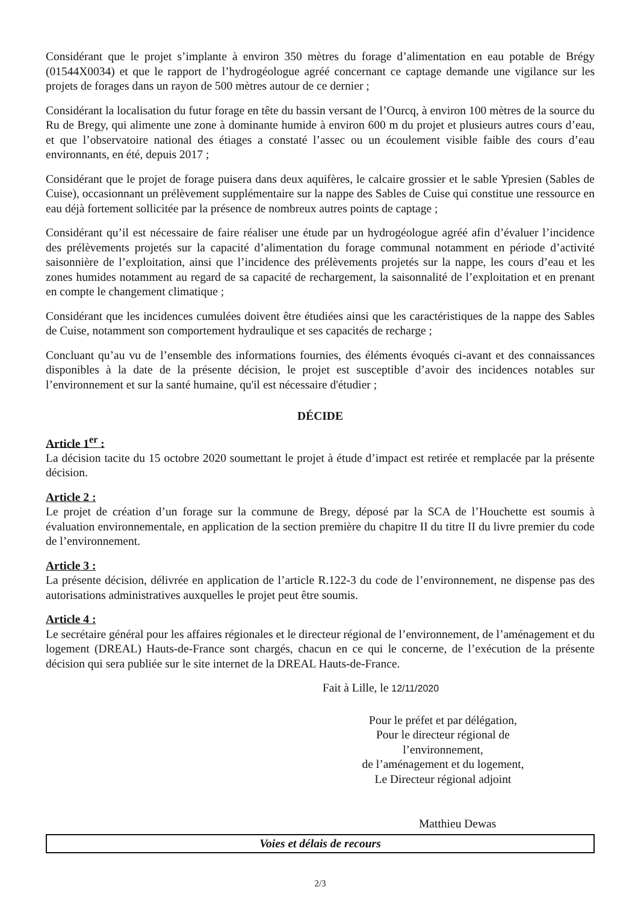Considérant que le projet s’implante à environ 350 mètres du forage d’alimentation en eau potable de Brégy (01544X0034) et que le rapport de l’hydrogéologue agréé concernant ce captage demande une vigilance sur les projets de forages dans un rayon de 500 mètres autour de ce dernier ;
Considérant la localisation du futur forage en tête du bassin versant de l’Ourcq, à environ 100 mètres de la source du Ru de Bregy, qui alimente une zone à dominante humide à environ 600 m du projet et plusieurs autres cours d’eau, et que l’observatoire national des étiages a constaté l’assec ou un écoulement visible faible des cours d’eau environnants, en été, depuis 2017 ;
Considérant que le projet de forage puisera dans deux aquifères, le calcaire grossier et le sable Ypresien (Sables de Cuise), occasionnant un prélèvement supplémentaire sur la nappe des Sables de Cuise qui constitue une ressource en eau déjà fortement sollicitée par la présence de nombreux autres points de captage ;
Considérant qu’il est nécessaire de faire réaliser une étude par un hydrogéologue agréé afin d’évaluer l’incidence des prélèvements projetés sur la capacité d’alimentation du forage communal notamment en période d’activité saisonnière de l’exploitation, ainsi que l’incidence des prélèvements projetés sur la nappe, les cours d’eau et les zones humides notamment au regard de sa capacité de rechargement, la saisonnalité de l’exploitation et en prenant en compte le changement climatique ;
Considérant que les incidences cumulées doivent être étudiées ainsi que les caractéristiques de la nappe des Sables de Cuise, notamment son comportement hydraulique et ses capacités de recharge ;
Concluant qu’au vu de l’ensemble des informations fournies, des éléments évoqués ci-avant et des connaissances disponibles à la date de la présente décision, le projet est susceptible d’avoir des incidences notables sur l’environnement et sur la santé humaine, qu'il est nécessaire d'étudier ;
DÉCIDE
Article 1<sup>er</sup> :
La décision tacite du 15 octobre 2020 soumettant le projet à étude d’impact est retirée et remplacée par la présente décision.
Article 2 :
Le projet de création d’un forage sur la commune de Bregy, déposé par la SCA de l’Houchette est soumis à évaluation environnementale, en application de la section première du chapitre II du titre II du livre premier du code de l’environnement.
Article 3 :
La présente décision, délivrée en application de l’article R.122-3 du code de l’environnement, ne dispense pas des autorisations administratives auxquelles le projet peut être soumis.
Article 4 :
Le secrétaire général pour les affaires régionales et le directeur régional de l’environnement, de l’aménagement et du logement (DREAL) Hauts-de-France sont chargés, chacun en ce qui le concerne, de l’exécution de la présente décision qui sera publiée sur le site internet de la DREAL Hauts-de-France.
Fait à Lille, le 12/11/2020
Pour le préfet et par délégation,
Pour le directeur régional de l’environnement,
de l’aménagement et du logement,
Le Directeur régional adjoint
Matthieu Dewas
Voies et délais de recours
2/3